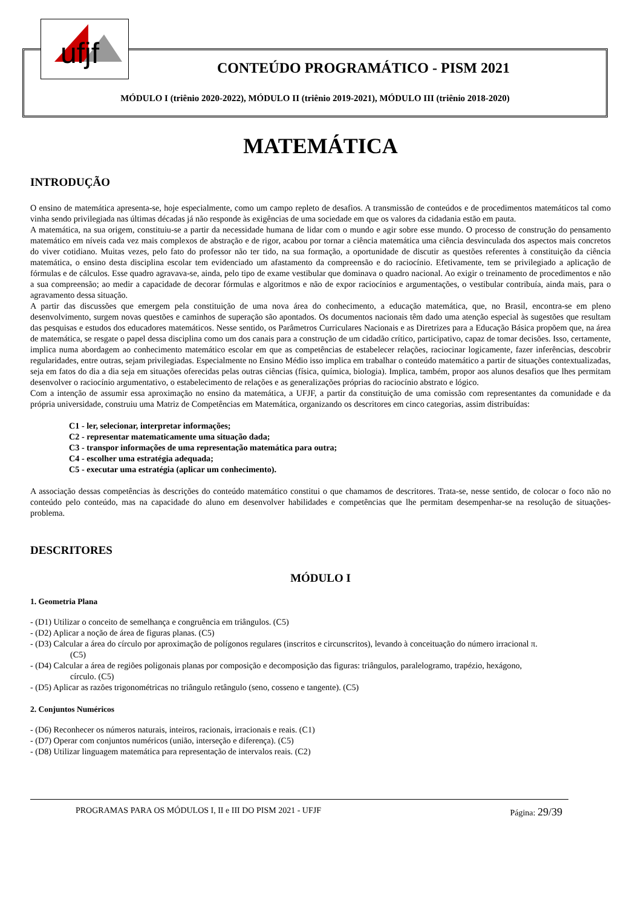ufjf
CONTEÚDO PROGRAMÁTICO - PISM 2021
MÓDULO I (triênio 2020-2022), MÓDULO II (triênio 2019-2021), MÓDULO III (triênio 2018-2020)
MATEMÁTICA
INTRODUÇÃO
O ensino de matemática apresenta-se, hoje especialmente, como um campo repleto de desafios. A transmissão de conteúdos e de procedimentos matemáticos tal como vinha sendo privilegiada nas últimas décadas já não responde às exigências de uma sociedade em que os valores da cidadania estão em pauta.
A matemática, na sua origem, constituiu-se a partir da necessidade humana de lidar com o mundo e agir sobre esse mundo. O processo de construção do pensamento matemático em níveis cada vez mais complexos de abstração e de rigor, acabou por tornar a ciência matemática uma ciência desvinculada dos aspectos mais concretos do viver cotidiano. Muitas vezes, pelo fato do professor não ter tido, na sua formação, a oportunidade de discutir as questões referentes à constituição da ciência matemática, o ensino desta disciplina escolar tem evidenciado um afastamento da compreensão e do raciocínio. Efetivamente, tem se privilegiado a aplicação de fórmulas e de cálculos. Esse quadro agravava-se, ainda, pelo tipo de exame vestibular que dominava o quadro nacional. Ao exigir o treinamento de procedimentos e não a sua compreensão; ao medir a capacidade de decorar fórmulas e algoritmos e não de expor raciocínios e argumentações, o vestibular contribuía, ainda mais, para o agravamento dessa situação.
A partir das discussões que emergem pela constituição de uma nova área do conhecimento, a educação matemática, que, no Brasil, encontra-se em pleno desenvolvimento, surgem novas questões e caminhos de superação são apontados. Os documentos nacionais têm dado uma atenção especial às sugestões que resultam das pesquisas e estudos dos educadores matemáticos. Nesse sentido, os Parâmetros Curriculares Nacionais e as Diretrizes para a Educação Básica propõem que, na área de matemática, se resgate o papel dessa disciplina como um dos canais para a construção de um cidadão crítico, participativo, capaz de tomar decisões. Isso, certamente, implica numa abordagem ao conhecimento matemático escolar em que as competências de estabelecer relações, raciocinar logicamente, fazer inferências, descobrir regularidades, entre outras, sejam privilegiadas. Especialmente no Ensino Médio isso implica em trabalhar o conteúdo matemático a partir de situações contextualizadas, seja em fatos do dia a dia seja em situações oferecidas pelas outras ciências (física, química, biologia). Implica, também, propor aos alunos desafios que lhes permitam desenvolver o raciocínio argumentativo, o estabelecimento de relações e as generalizações próprias do raciocínio abstrato e lógico.
Com a intenção de assumir essa aproximação no ensino da matemática, a UFJF, a partir da constituição de uma comissão com representantes da comunidade e da própria universidade, construiu uma Matriz de Competências em Matemática, organizando os descritores em cinco categorias, assim distribuídas:
C1 - ler, selecionar, interpretar informações;
C2 - representar matematicamente uma situação dada;
C3 - transpor informações de uma representação matemática para outra;
C4 - escolher uma estratégia adequada;
C5 - executar uma estratégia (aplicar um conhecimento).
A associação dessas competências às descrições do conteúdo matemático constitui o que chamamos de descritores. Trata-se, nesse sentido, de colocar o foco não no conteúdo pelo conteúdo, mas na capacidade do aluno em desenvolver habilidades e competências que lhe permitam desempenhar-se na resolução de situações-problema.
DESCRITORES
MÓDULO I
1. Geometria Plana
- (D1) Utilizar o conceito de semelhança e congruência em triângulos. (C5)
- (D2) Aplicar a noção de área de figuras planas. (C5)
- (D3) Calcular a área do círculo por aproximação de polígonos regulares (inscritos e circunscritos), levando à conceituação do número irracional π.
(C5)
- (D4) Calcular a área de regiões poligonais planas por composição e decomposição das figuras: triângulos, paralelogramo, trapézio, hexágono,
círculo. (C5)
- (D5) Aplicar as razões trigonométricas no triângulo retângulo (seno, cosseno e tangente). (C5)
2. Conjuntos Numéricos
- (D6) Reconhecer os números naturais, inteiros, racionais, irracionais e reais. (C1)
- (D7) Operar com conjuntos numéricos (união, interseção e diferença). (C5)
- (D8) Utilizar linguagem matemática para representação de intervalos reais. (C2)
PROGRAMAS PARA OS MÓDULOS I, II e III DO PISM 2021 - UFJF Página: 29/39